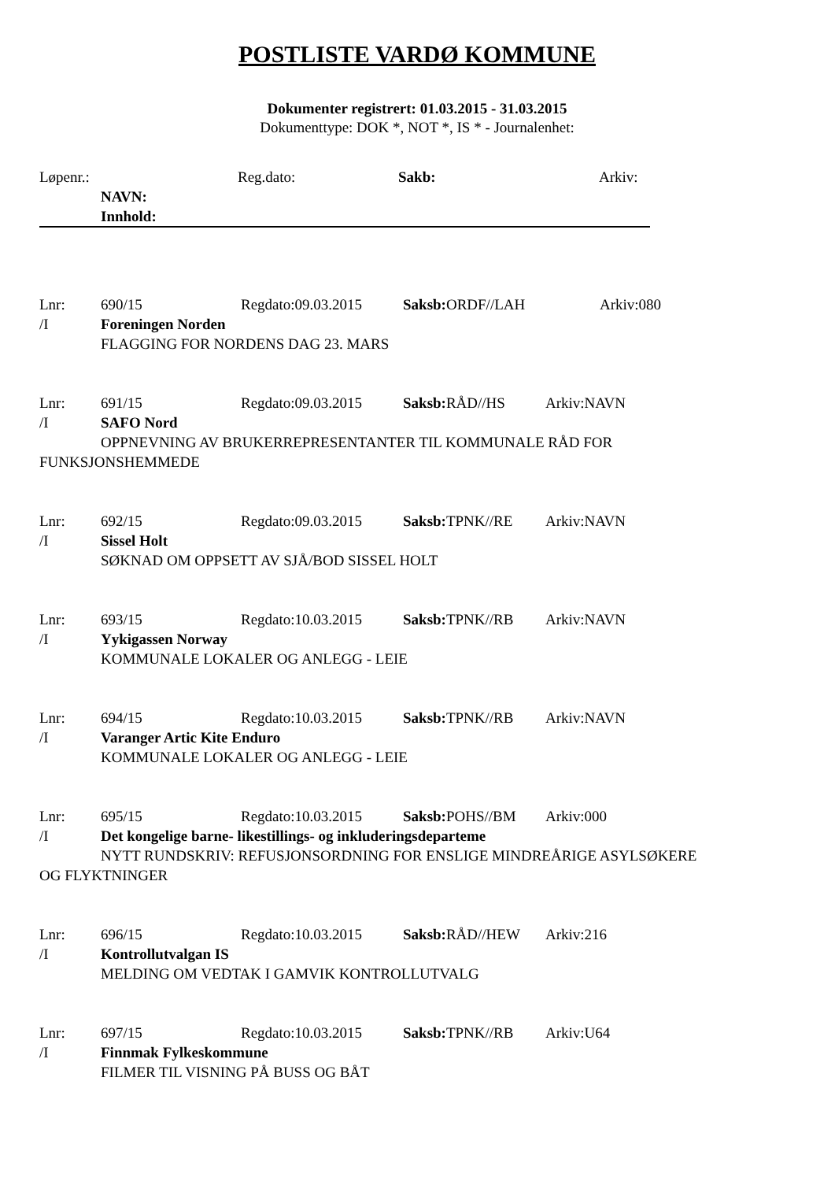POSTLISTE VARDØ KOMMUNE
Dokumenter registrert: 01.03.2015 - 31.03.2015
Dokumenttype: DOK *, NOT *, IS * - Journalenhet:
Løpenr.: Reg.dato: Sakb: Arkiv:
NAVN:
Innhold:
Lnr: 690/15 Regdato:09.03.2015 Saksb: ORDF//LAH Arkiv:080
/I Foreningen Norden
FLAGGING FOR NORDENS DAG 23. MARS
Lnr: 691/15 Regdato:09.03.2015 Saksb: RÅD//HS Arkiv:NAVN
/I SAFO Nord
OPPNEVNING AV BRUKERREPRESENTANTER TIL KOMMUNALE RÅD FOR
FUNKSJONSHEMMEDE
Lnr: 692/15 Regdato:09.03.2015 Saksb: TPNK//RE Arkiv:NAVN
/I Sissel Holt
SØKNAD OM OPPSETT AV SJÅ/BOD SISSEL HOLT
Lnr: 693/15 Regdato:10.03.2015 Saksb: TPNK//RB Arkiv:NAVN
/I Yykigassen Norway
KOMMUNALE LOKALER OG ANLEGG - LEIE
Lnr: 694/15 Regdato:10.03.2015 Saksb: TPNK//RB Arkiv:NAVN
/I Varanger Artic Kite Enduro
KOMMUNALE LOKALER OG ANLEGG - LEIE
Lnr: 695/15 Regdato:10.03.2015 Saksb: POHS//BM Arkiv:000
/I Det kongelige barne- likestillings- og inkluderingsdeparteme
NYTT RUNDSKRIV: REFUSJONSORDNING FOR ENSLIGE MINDREÅRIGE ASYLSØKERE
OG FLYKTNINGER
Lnr: 696/15 Regdato:10.03.2015 Saksb: RÅD//HEW Arkiv:216
/I Kontrollutvalgan IS
MELDING OM VEDTAK I GAMVIK KONTROLLUTVALG
Lnr: 697/15 Regdato:10.03.2015 Saksb: TPNK//RB Arkiv:U64
/I Finnmak Fylkeskommune
FILMER TIL VISNING PÅ BUSS OG BÅT